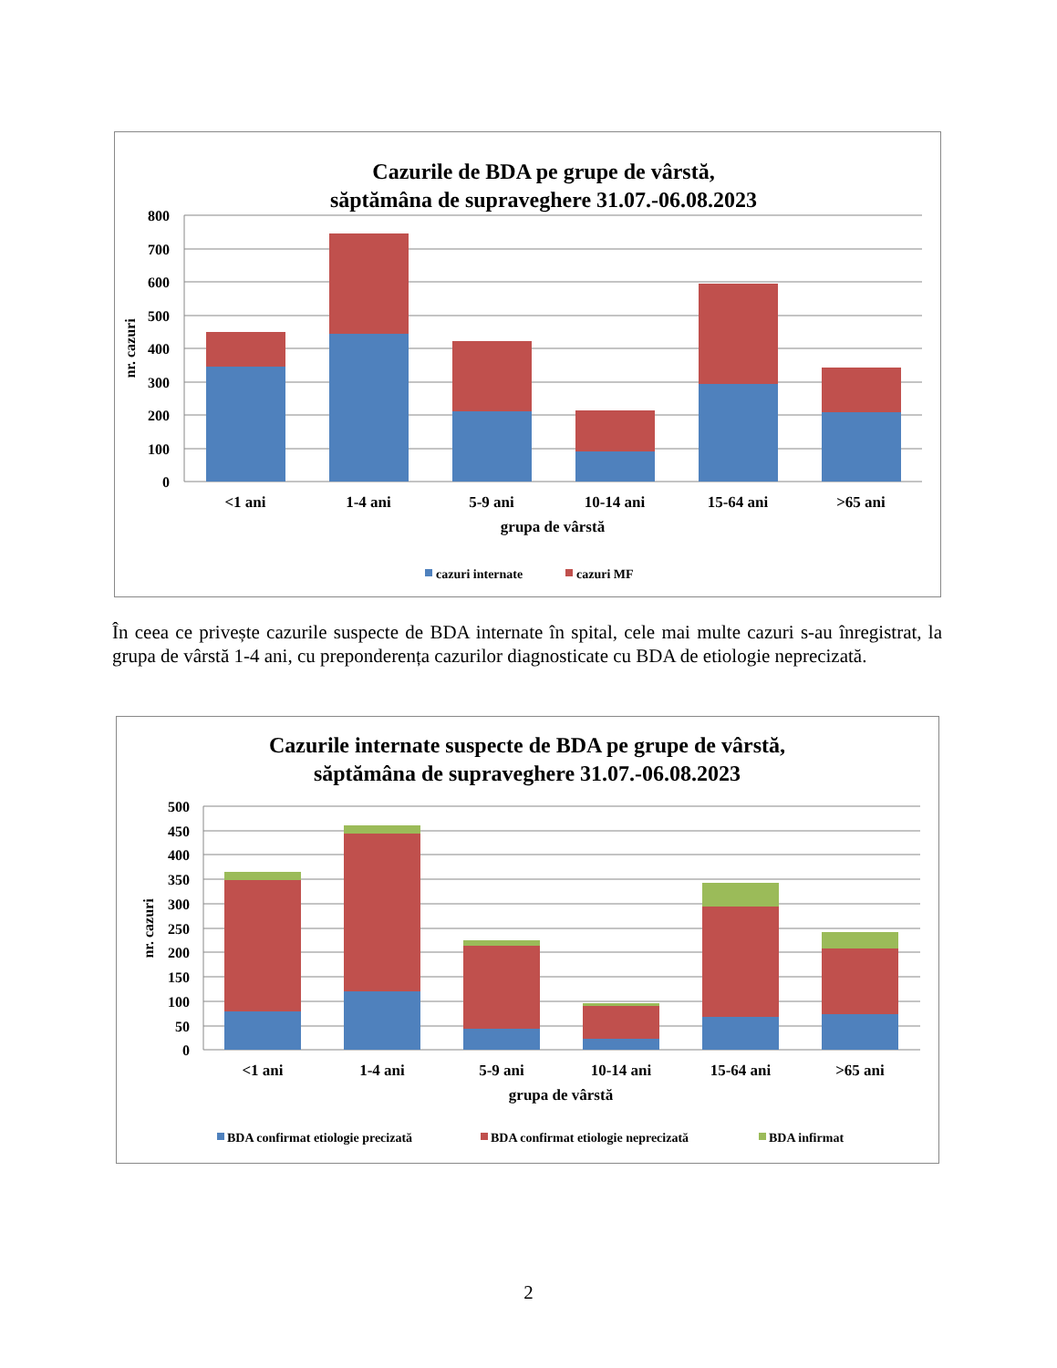Cazurile de BDA pe grupe de vârstă,
săptămâna de supraveghere 31.07.-06.08.2023
800
700
600
500
400
300
200
100
0
nr. cazuri
<1 ani
1-4 ani
5-9 ani
10-14 ani
15-64 ani
>65 ani
grupa de vârstă
cazuri internate
cazuri MF
În ceea ce privește cazurile suspecte de BDA internate în spital, cele mai multe cazuri s-au înregistrat, la grupa de vârstă 1-4 ani, cu preponderența cazurilor diagnosticate cu BDA de etiologie neprecizată.
Cazurile internate suspecte de BDA pe grupe de vârstă,
săptămâna de supraveghere 31.07.-06.08.2023
500
450
400
350
300
250
200
150
100
50
0
nr. cazuri
<1 ani
1-4 ani
5-9 ani
10-14 ani
15-64 ani
>65 ani
grupa de vârstă
BDA confirmat etiologie precizată
BDA confirmat etiologie neprecizată
BDA infirmat
2